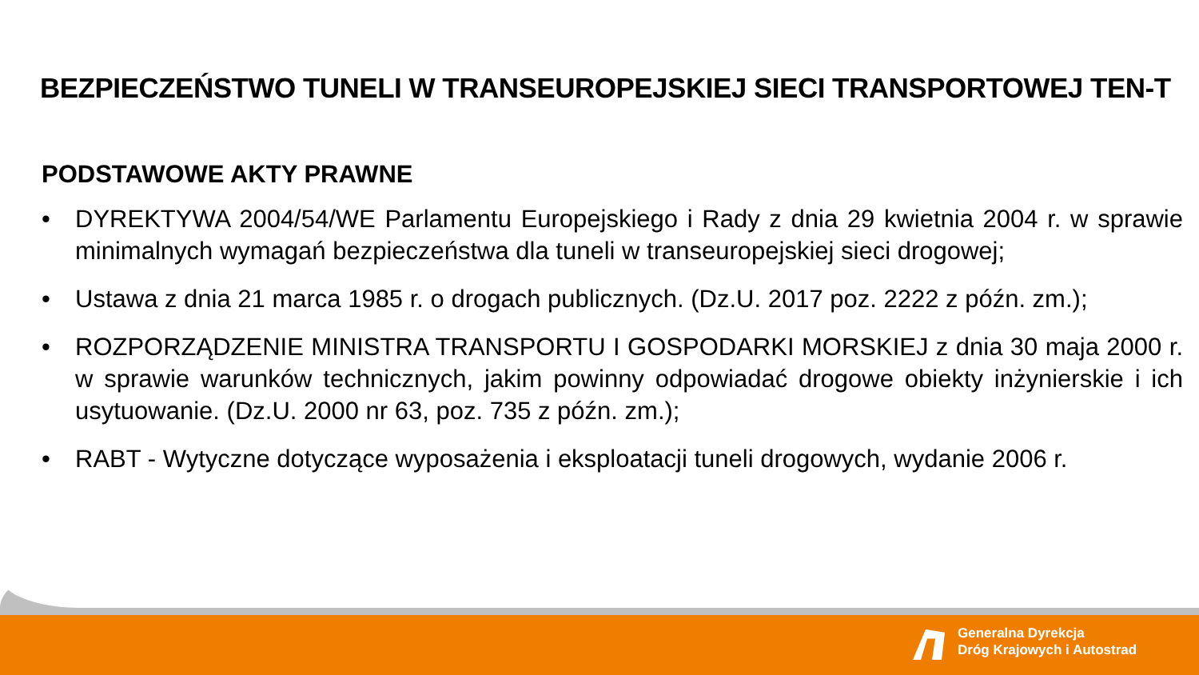BEZPIECZEŃSTWO TUNELI W TRANSEUROPEJSKIEJ SIECI TRANSPORTOWEJ TEN-T
PODSTAWOWE AKTY PRAWNE
• DYREKTYWA 2004/54/WE Parlamentu Europejskiego i Rady z dnia 29 kwietnia 2004 r. w sprawie minimalnych wymagań bezpieczeństwa dla tuneli w transeuropejskiej sieci drogowej;
• Ustawa z dnia 21 marca 1985 r. o drogach publicznych. (Dz.U. 2017 poz. 2222 z późn. zm.);
• ROZPORZĄDZENIE MINISTRA TRANSPORTU I GOSPODARKI MORSKIEJ z dnia 30 maja 2000 r. w sprawie warunków technicznych, jakim powinny odpowiadać drogowe obiekty inżynierskie i ich usytuowanie. (Dz.U. 2000 nr 63, poz. 735 z późn. zm.);
• RABT - Wytyczne dotyczące wyposażenia i eksploatacji tuneli drogowych, wydanie 2006 r.
Generalna Dyrekcja
Dróg Krajowych i Autostrad